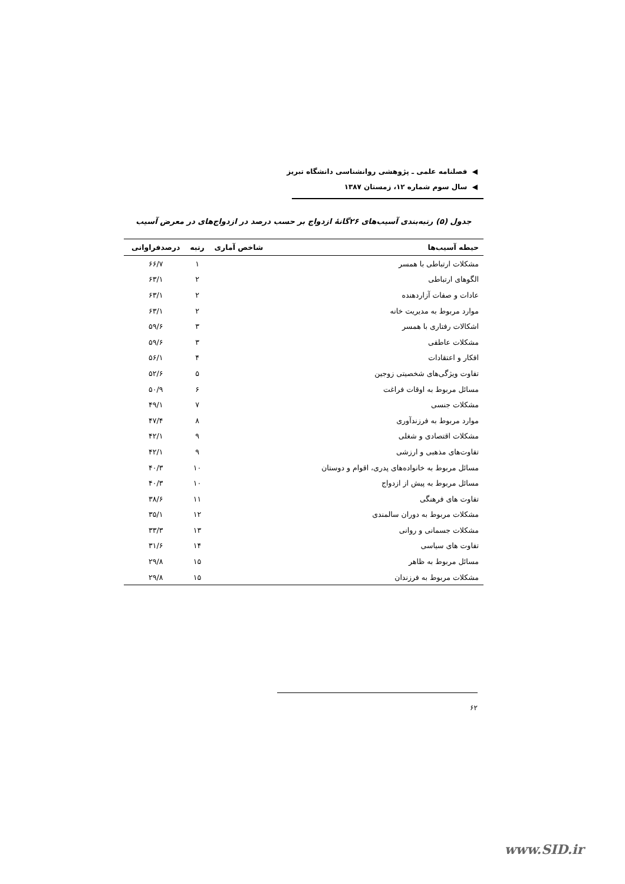◀ فصلنامه علمی ـ پژوهشی روانشناسی دانشگاه تبریز
◀ سال سوم شماره ۱۲، زمستان ۱۳۸۷
جدول (۵) رتبه‌بندی آسیب‌های ۲۶گانهٔ ازدواج بر حسب درصد در ازدواج‌های در معرض آسیب
| حیطه آسیب‌ها | شاخص آماری | رتبه | درصدفراوانی |
| --- | --- | --- | --- |
| مشکلات ارتباطی با همسر | | ۱ | ۶۶/۷ |
| الگوهای ارتباطی | | ۲ | ۶۳/۱ |
| عادات و صفات آزاردهنده | | ۲ | ۶۳/۱ |
| موارد مربوط به مدیریت خانه | | ۲ | ۶۳/۱ |
| اشکالات رفتاری با همسر | | ۳ | ۵۹/۶ |
| مشکلات عاطفی | | ۳ | ۵۹/۶ |
| افکار و اعتقادات | | ۴ | ۵۶/۱ |
| تفاوت ویژگی‌های شخصیتی زوجین | | ۵ | ۵۲/۶ |
| مسائل مربوط به اوقات فراغت | | ۶ | ۵۰/۹ |
| مشکلات جنسی | | ۷ | ۴۹/۱ |
| موارد مربوط به فرزندآوری | | ۸ | ۴۷/۴ |
| مشکلات اقتصادی و شغلی | | ۹ | ۴۲/۱ |
| تفاوت‌های مذهبی و ارزشی | | ۹ | ۴۲/۱ |
| مسائل مربوط به خانواده‌های پدری، اقوام و دوستان | | ۱۰ | ۴۰/۳ |
| مسائل مربوط به پیش از ازدواج | | ۱۰ | ۴۰/۳ |
| تفاوت های فرهنگی | | ۱۱ | ۳۸/۶ |
| مشکلات مربوط به دوران سالمندی | | ۱۲ | ۳۵/۱ |
| مشکلات جسمانی و روانی | | ۱۳ | ۳۳/۳ |
| تفاوت های سیاسی | | ۱۴ | ۳۱/۶ |
| مسائل مربوط به ظاهر | | ۱۵ | ۲۹/۸ |
| مشکلات مربوط به فرزندان | | ۱۵ | ۲۹/۸ |
۶۲
www.SID.ir